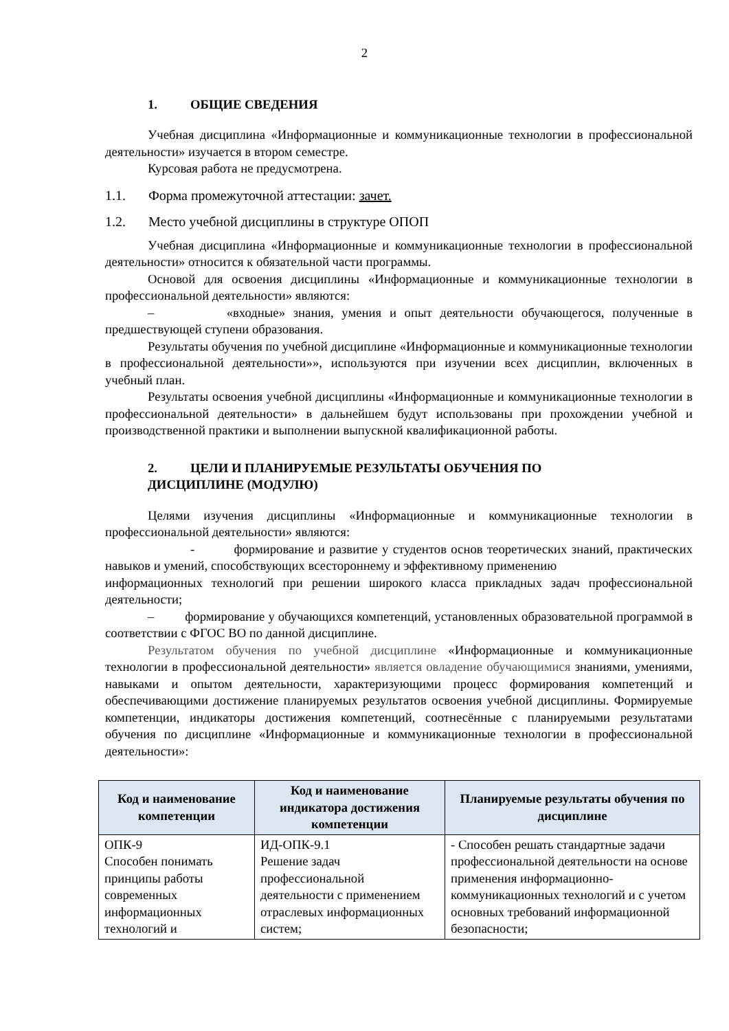2
1. ОБЩИЕ СВЕДЕНИЯ
Учебная дисциплина «Информационные и коммуникационные технологии в профессиональной деятельности» изучается в втором семестре.
Курсовая работа не предусмотрена.
1.1. Форма промежуточной аттестации: зачет.
1.2. Место учебной дисциплины в структуре ОПОП
Учебная дисциплина «Информационные и коммуникационные технологии в профессиональной деятельности» относится к обязательной части программы.
Основой для освоения дисциплины «Информационные и коммуникационные технологии в профессиональной деятельности» являются:
– «входные» знания, умения и опыт деятельности обучающегося, полученные в предшествующей ступени образования.
Результаты обучения по учебной дисциплине «Информационные и коммуникационные технологии в профессиональной деятельности»», используются при изучении всех дисциплин, включенных в учебный план.
Результаты освоения учебной дисциплины «Информационные и коммуникационные технологии в профессиональной деятельности» в дальнейшем будут использованы при прохождении учебной и производственной практики и выполнении выпускной квалификационной работы.
2. ЦЕЛИ И ПЛАНИРУЕМЫЕ РЕЗУЛЬТАТЫ ОБУЧЕНИЯ ПО
ДИСЦИПЛИНЕ (МОДУЛЮ)
Целями изучения дисциплины «Информационные и коммуникационные технологии в профессиональной деятельности» являются:
- формирование и развитие у студентов основ теоретических знаний, практических навыков и умений, способствующих всестороннему и эффективному применению
информационных технологий при решении широкого класса прикладных задач профессиональной деятельности;
– формирование у обучающихся компетенций, установленных образовательной программой в соответствии с ФГОС ВО по данной дисциплине.
Результатом обучения по учебной дисциплине «Информационные и коммуникационные технологии в профессиональной деятельности» является овладение обучающимися знаниями, умениями, навыками и опытом деятельности, характеризующими процесс формирования компетенций и обеспечивающими достижение планируемых результатов освоения учебной дисциплины. Формируемые компетенции, индикаторы достижения компетенций, соотнесённые с планируемыми результатами обучения по дисциплине «Информационные и коммуникационные технологии в профессиональной деятельности»:
| Код и наименование компетенции | Код и наименование индикатора достижения компетенции | Планируемые результаты обучения по дисциплине |
| --- | --- | --- |
| ОПК-9 Способен понимать принципы работы современных информационных технологий и | ИД-ОПК-9.1 Решение задач профессиональной деятельности с применением отраслевых информационных систем; | - Способен решать стандартные задачи профессиональной деятельности на основе применения информационно-коммуникационных технологий и с учетом основных требований информационной безопасности; |